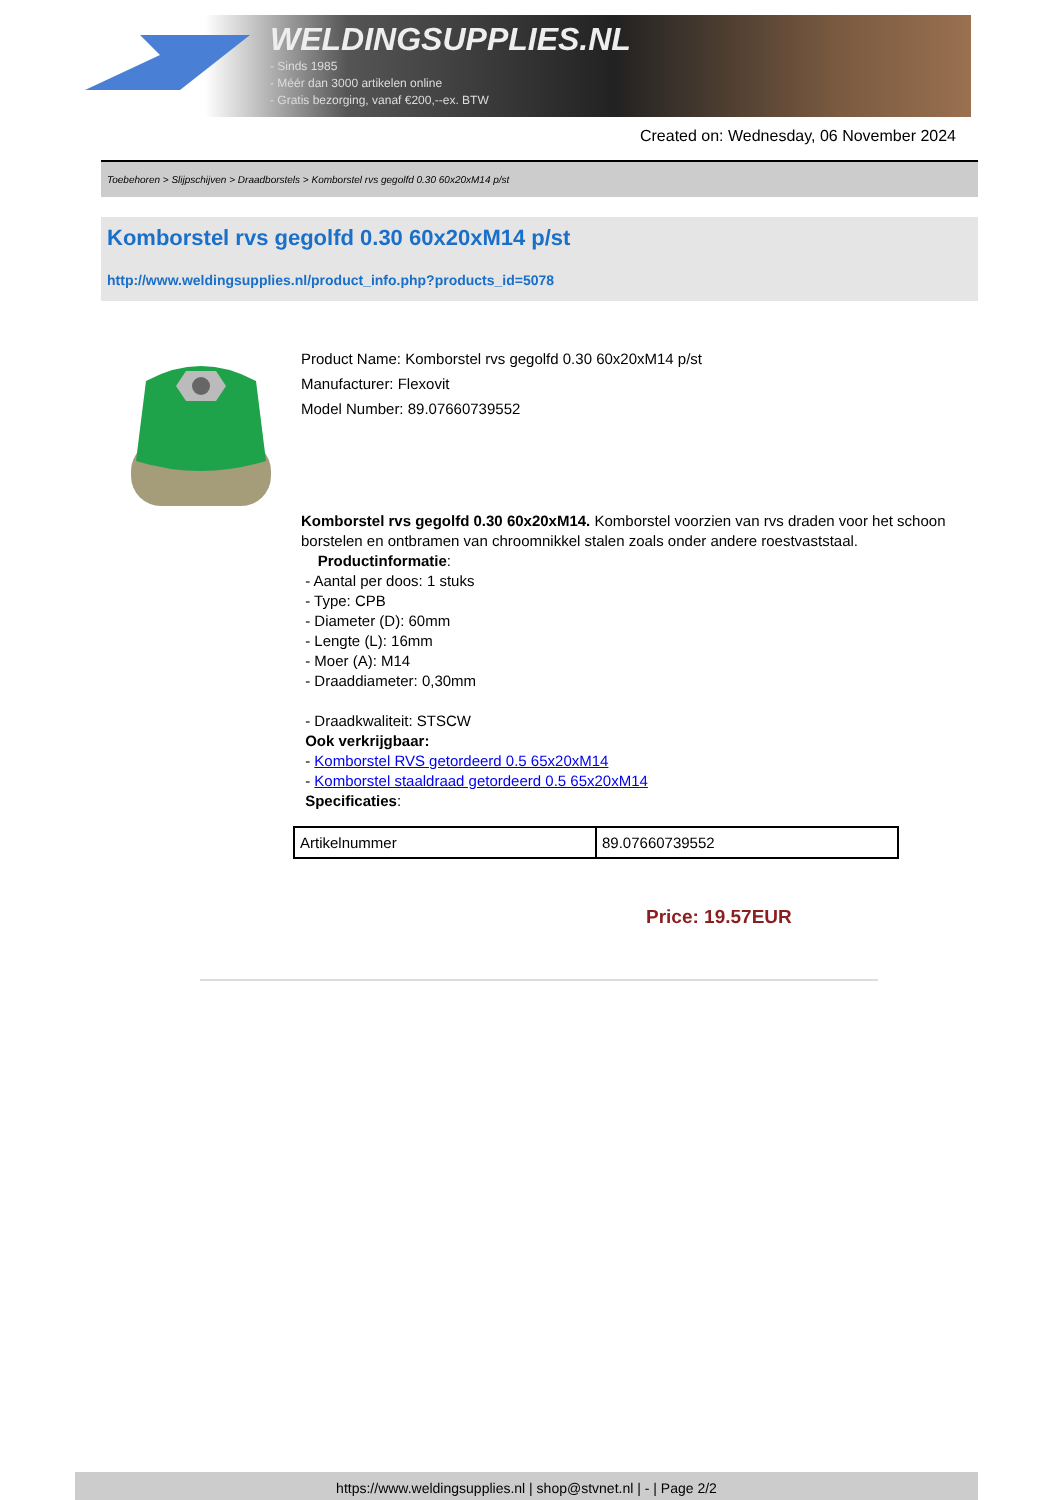WELDINGSUPPLIES.NL
- Sinds 1985
- Méér dan 3000 artikelen online
- Gratis bezorging, vanaf €200,--ex. BTW
Created on: Wednesday, 06 November 2024
Toebehoren > Slijpschijven > Draadborstels > Komborstel rvs gegolfd 0.30 60x20xM14 p/st
Komborstel rvs gegolfd 0.30 60x20xM14 p/st
http://www.weldingsupplies.nl/product_info.php?products_id=5078
Product Name: Komborstel rvs gegolfd 0.30 60x20xM14 p/st
Manufacturer: Flexovit
Model Number: 89.07660739552
Komborstel rvs gegolfd 0.30 60x20xM14. Komborstel voorzien van rvs draden voor het schoon borstelen en ontbramen van chroomnikkel stalen zoals onder andere roestvaststaal.
Productinformatie:
- Aantal per doos: 1 stuks
- Type: CPB
- Diameter (D): 60mm
- Lengte (L): 16mm
- Moer (A): M14
- Draaddiameter: 0,30mm
- Draadkwaliteit: STSCW
Ook verkrijgbaar:
- Komborstel RVS getordeerd 0.5 65x20xM14
- Komborstel staaldraad getordeerd 0.5 65x20xM14
Specificaties:
| Artikelnummer | 89.07660739552 |
Price: 19.57EUR
https://www.weldingsupplies.nl | shop@stvnet.nl | - | Page 2/2